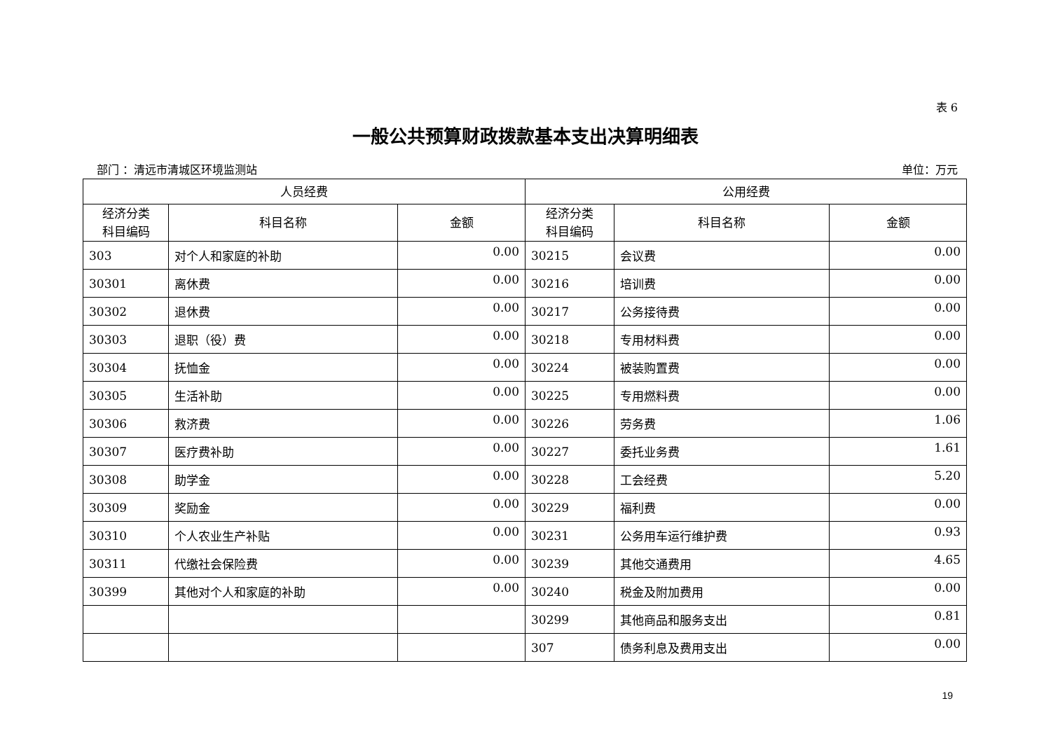表 6
一般公共预算财政拨款基本支出决算明细表
部门 ：清远市清城区环境监测站 单位：万元
| 人员经费 | | | 公用经费 | | |
| --- | --- | --- | --- | --- | --- |
| 经济分类 科目编码 | 科目名称 | 金额 | 经济分类 科目编码 | 科目名称 | 金额 |
| 303 | 对个人和家庭的补助 | 0.00 | 30215 | 会议费 | 0.00 |
| 30301 | 离休费 | 0.00 | 30216 | 培训费 | 0.00 |
| 30302 | 退休费 | 0.00 | 30217 | 公务接待费 | 0.00 |
| 30303 | 退职（役）费 | 0.00 | 30218 | 专用材料费 | 0.00 |
| 30304 | 抚恤金 | 0.00 | 30224 | 被装购置费 | 0.00 |
| 30305 | 生活补助 | 0.00 | 30225 | 专用燃料费 | 0.00 |
| 30306 | 救济费 | 0.00 | 30226 | 劳务费 | 1.06 |
| 30307 | 医疗费补助 | 0.00 | 30227 | 委托业务费 | 1.61 |
| 30308 | 助学金 | 0.00 | 30228 | 工会经费 | 5.20 |
| 30309 | 奖励金 | 0.00 | 30229 | 福利费 | 0.00 |
| 30310 | 个人农业生产补贴 | 0.00 | 30231 | 公务用车运行维护费 | 0.93 |
| 30311 | 代缴社会保险费 | 0.00 | 30239 | 其他交通费用 | 4.65 |
| 30399 | 其他对个人和家庭的补助 | 0.00 | 30240 | 税金及附加费用 | 0.00 |
| | | | 30299 | 其他商品和服务支出 | 0.81 |
| | | | 307 | 债务利息及费用支出 | 0.00 |
19